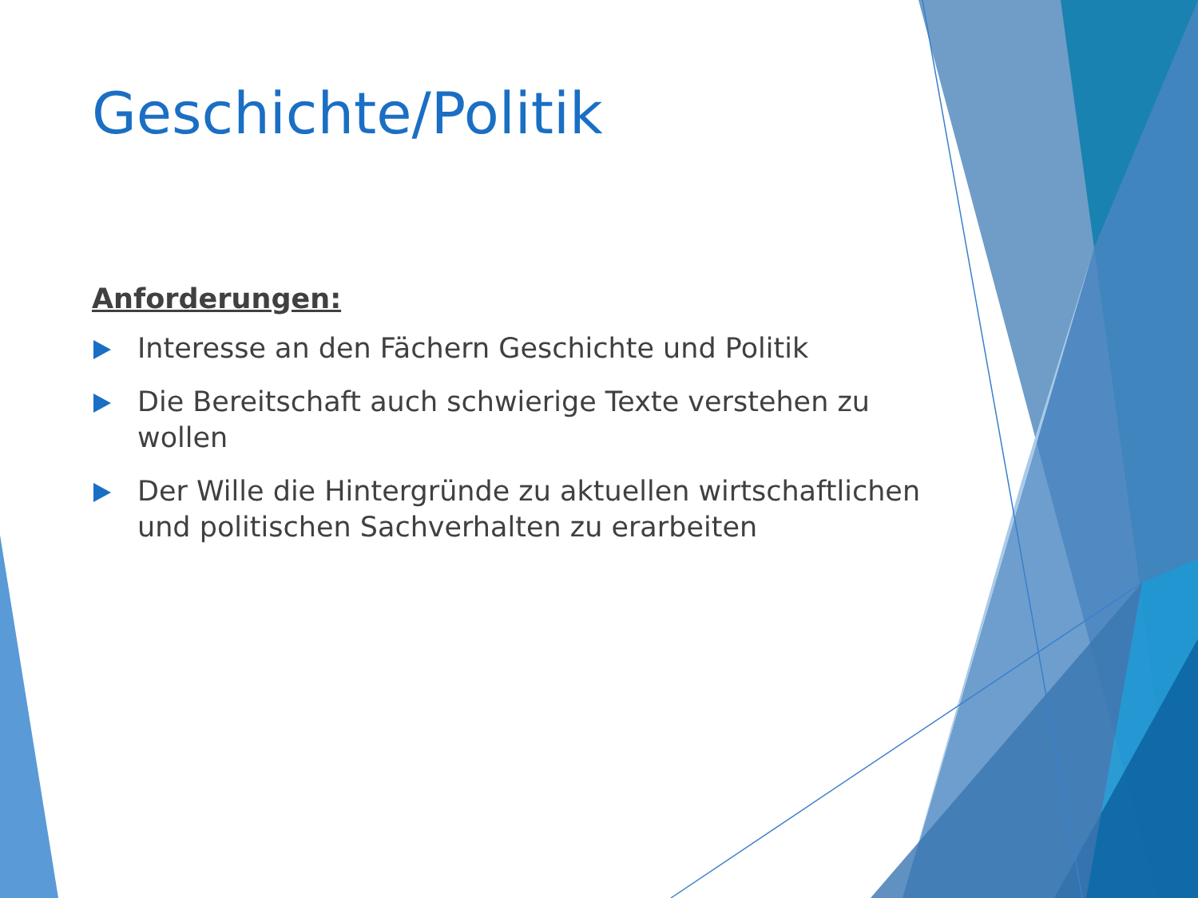Geschichte/Politik
Anforderungen:
Interesse an den Fächern Geschichte und Politik
Die Bereitschaft auch schwierige Texte verstehen zu wollen
Der Wille die Hintergründe zu aktuellen wirtschaftlichen und politischen Sachverhalten zu erarbeiten